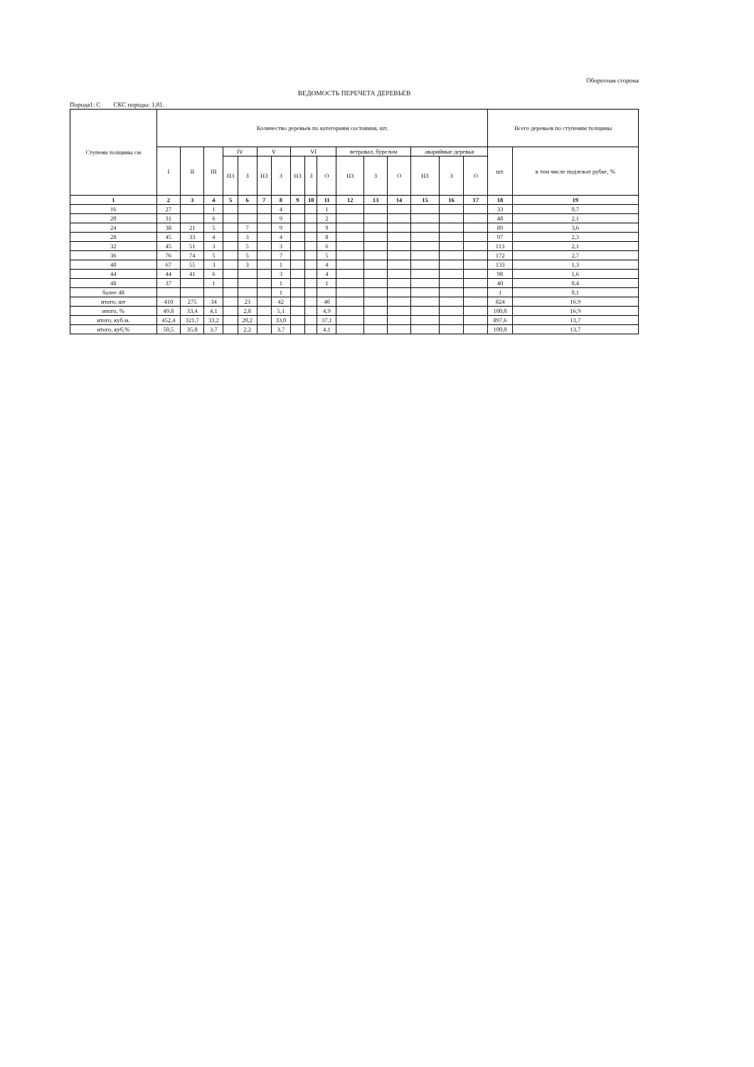Оборотная сторона
ВЕДОМОСТЬ ПЕРЕЧЕТА ДЕРЕВЬЕВ
Порода1: С СКС породы: 1,81.
| Ступени толщины см | Количество деревьев по категориям состояния, шт. | | | | | | | | | | | | | | | | Всего деревьев по ступеням толщины | |
| --- | --- | --- | --- | --- | --- | --- | --- | --- | --- | --- | --- | --- | --- | --- | --- | --- | --- | --- |
| | I | II | III | IV | | V | | VI | | | ветровал, бурелом | | | аварийные деревья | | | шт. | в том числе подлежат рубке, % |
| | | | | НЗ | З | НЗ | З | НЗ | З | О | НЗ | З | О | НЗ | З | О | | |
| 1 | 2 | 3 | 4 | 5 | 6 | 7 | 8 | 9 | 10 | 11 | 12 | 13 | 14 | 15 | 16 | 17 | 18 | 19 |
| 16 | 27 | | 1 | | | | 4 | | | 1 | | | | | | | 33 | 0,7 |
| 20 | 31 | | 6 | | | | 9 | | | 2 | | | | | | | 48 | 2,1 |
| 24 | 38 | 21 | 5 | | 7 | | 9 | | | 9 | | | | | | | 89 | 3,6 |
| 28 | 45 | 33 | 4 | | 3 | | 4 | | | 8 | | | | | | | 97 | 2,3 |
| 32 | 45 | 51 | 3 | | 5 | | 3 | | | 6 | | | | | | | 113 | 2,1 |
| 36 | 76 | 74 | 5 | | 5 | | 7 | | | 5 | | | | | | | 172 | 2,7 |
| 40 | 67 | 55 | 3 | | 3 | | 1 | | | 4 | | | | | | | 133 | 1,3 |
| 44 | 44 | 41 | 6 | | | | 3 | | | 4 | | | | | | | 98 | 1,6 |
| 48 | 37 | | 1 | | | | 1 | | | 1 | | | | | | | 40 | 0,4 |
| более 48 | | | | | | | 1 | | | | | | | | | | 1 | 0,1 |
| итого, шт | 410 | 275 | 34 | | 23 | | 42 | | | 40 | | | | | | | 824 | 16.9 |
| итого, % | 49,8 | 33,4 | 4,1 | | 2,8 | | 5,1 | | | 4,9 | | | | | | | 100,0 | 16,9 |
| итого, куб.м. | 452,4 | 321,7 | 33,2 | | 20,2 | | 33,0 | | | 37,1 | | | | | | | 897,6 | 13,7 |
| итого, куб,% | 50,5 | 35,8 | 3,7 | | 2,2 | | 3,7 | | | 4,1 | | | | | | | 100,0 | 13,7 |